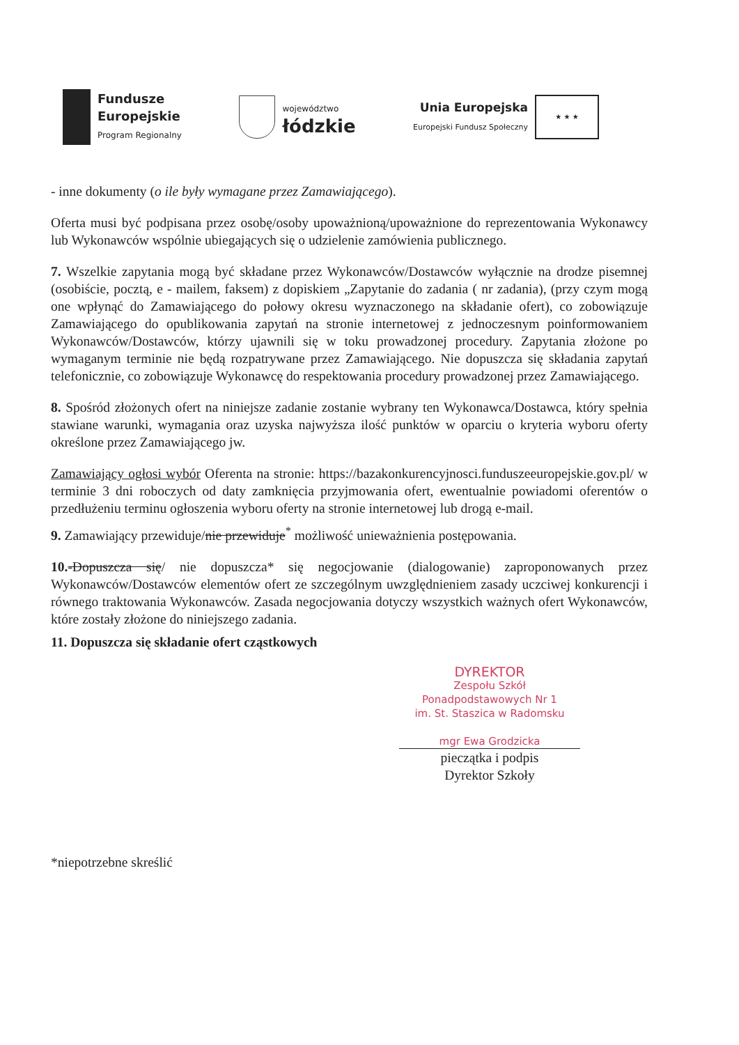Fundusze
Europejskie
Program Regionalny
województwo
łódzkie
Unia Europejska
Europejski Fundusz Społeczny
★ ★ ★
- inne dokumenty (o ile były wymagane przez Zamawiającego).
Oferta musi być podpisana przez osobę/osoby upoważnioną/upoważnione do reprezentowania Wykonawcy lub Wykonawców wspólnie ubiegających się o udzielenie zamówienia publicznego.
7. Wszelkie zapytania mogą być składane przez Wykonawców/Dostawców wyłącznie na drodze pisemnej (osobiście, pocztą, e - mailem, faksem) z dopiskiem „Zapytanie do zadania ( nr zadania), (przy czym mogą one wpłynąć do Zamawiającego do połowy okresu wyznaczonego na składanie ofert), co zobowiązuje Zamawiającego do opublikowania zapytań na stronie internetowej z jednoczesnym poinformowaniem Wykonawców/Dostawców, którzy ujawnili się w toku prowadzonej procedury. Zapytania złożone po wymaganym terminie nie będą rozpatrywane przez Zamawiającego. Nie dopuszcza się składania zapytań telefonicznie, co zobowiązuje Wykonawcę do respektowania procedury prowadzonej przez Zamawiającego.
8. Spośród złożonych ofert na niniejsze zadanie zostanie wybrany ten Wykonawca/Dostawca, który spełnia stawiane warunki, wymagania oraz uzyska najwyższa ilość punktów w oparciu o kryteria wyboru oferty określone przez Zamawiającego jw.
Zamawiający ogłosi wybór Oferenta na stronie: https://bazakonkurencyjnosci.funduszeeuropejskie.gov.pl/ w terminie 3 dni roboczych od daty zamknięcia przyjmowania ofert, ewentualnie powiadomi oferentów o przedłużeniu terminu ogłoszenia wyboru oferty na stronie internetowej lub drogą e-mail.
9. Zamawiający przewiduje/nie przewiduje<sup>*</sup> możliwość unieważnienia postępowania.
10.-Dopuszcza się/ nie dopuszcza* się negocjowanie (dialogowanie) zaproponowanych przez Wykonawców/Dostawców elementów ofert ze szczególnym uwzględnieniem zasady uczciwej konkurencji i równego traktowania Wykonawców. Zasada negocjowania dotyczy wszystkich ważnych ofert Wykonawców, które zostały złożone do niniejszego zadania.
11. Dopuszcza się składanie ofert cząstkowych
DYREKTOR
Zespołu Szkół Ponadpodstawowych Nr 1
im. St. Staszica w Radomsku
mgr Ewa Grodzicka
pieczątka i podpis
Dyrektor Szkoły
*niepotrzebne skreślić